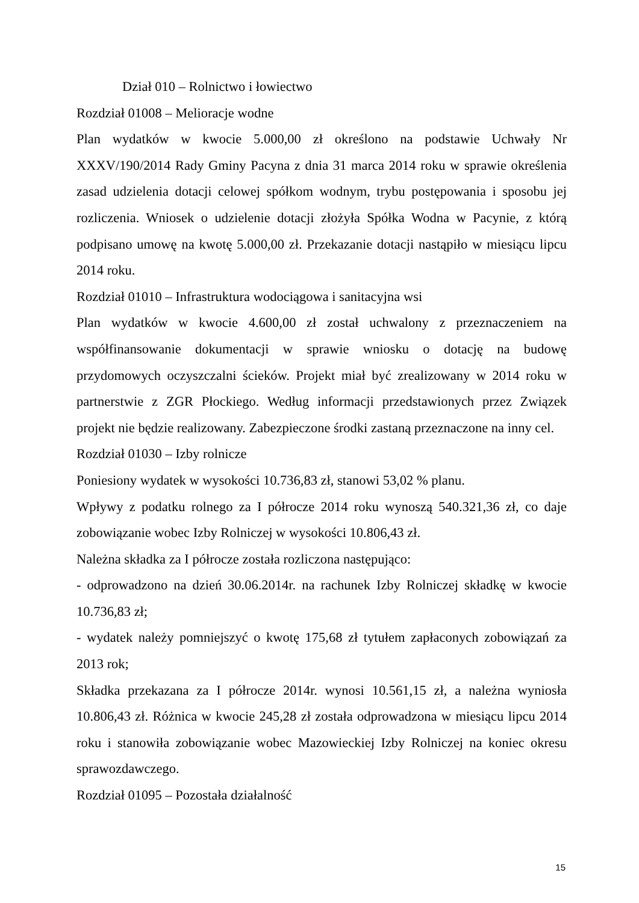Dział 010 – Rolnictwo i łowiectwo
Rozdział 01008 – Melioracje wodne
Plan wydatków w kwocie 5.000,00 zł określono na podstawie Uchwały Nr XXXV/190/2014 Rady Gminy Pacyna z dnia 31 marca 2014 roku w sprawie określenia zasad udzielenia dotacji celowej spółkom wodnym, trybu postępowania i sposobu jej rozliczenia. Wniosek o udzielenie dotacji złożyła Spółka Wodna w Pacynie, z którą podpisano umowę na kwotę 5.000,00 zł. Przekazanie dotacji nastąpiło w miesiącu lipcu 2014 roku.
Rozdział 01010 – Infrastruktura wodociągowa i sanitacyjna wsi
Plan wydatków w kwocie 4.600,00 zł został uchwalony z przeznaczeniem na współfinansowanie dokumentacji w sprawie wniosku o dotację na budowę przydomowych oczyszczalni ścieków. Projekt miał być zrealizowany w 2014 roku w partnerstwie z ZGR Płockiego. Według informacji przedstawionych przez Związek projekt nie będzie realizowany. Zabezpieczone środki zastaną przeznaczone na inny cel.
Rozdział 01030 – Izby rolnicze
Poniesiony wydatek w wysokości 10.736,83 zł, stanowi 53,02 % planu.
Wpływy z podatku rolnego za I półrocze 2014 roku wynoszą 540.321,36 zł, co daje zobowiązanie wobec Izby Rolniczej w wysokości 10.806,43 zł.
Należna składka za I półrocze została rozliczona następująco:
- odprowadzono na dzień 30.06.2014r. na rachunek Izby Rolniczej składkę w kwocie 10.736,83 zł;
- wydatek należy pomniejszyć o kwotę 175,68 zł tytułem zapłaconych zobowiązań za 2013 rok;
Składka przekazana za I półrocze 2014r. wynosi 10.561,15 zł, a należna wyniosła 10.806,43 zł. Różnica w kwocie 245,28 zł została odprowadzona w miesiącu lipcu 2014 roku i stanowiła zobowiązanie wobec Mazowieckiej Izby Rolniczej na koniec okresu sprawozdawczego.
Rozdział 01095 – Pozostała działalność
15